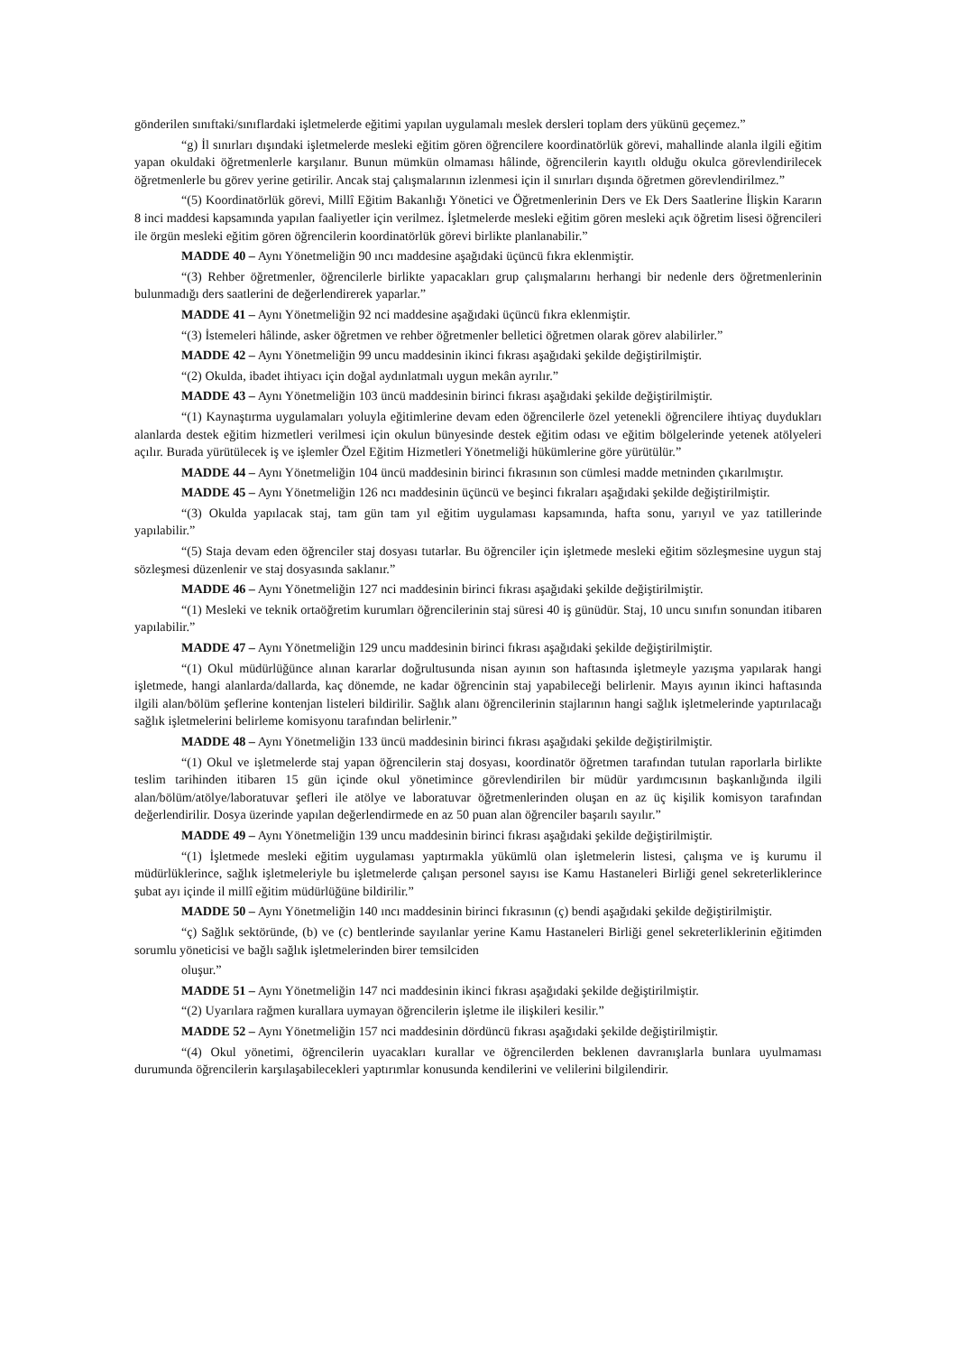gönderilen sınıftaki/sınıflardaki işletmelerde eğitimi yapılan uygulamalı meslek dersleri toplam ders yükünü geçemez.”
“g) İl sınırları dışındaki işletmelerde mesleki eğitim gören öğrencilere koordinatörlük görevi, mahallinde alanla ilgili eğitim yapan okuldaki öğretmenlerle karşılanır. Bunun mümkün olmaması hâlinde, öğrencilerin kayıtlı olduğu okulca görevlendirilecek öğretmenlerle bu görev yerine getirilir. Ancak staj çalışmalarının izlenmesi için il sınırları dışında öğretmen görevlendirilmez.”
“(5) Koordinatörlük görevi, Millî Eğitim Bakanlığı Yönetici ve Öğretmenlerinin Ders ve Ek Ders Saatlerine İlişkin Kararın 8 inci maddesi kapsamında yapılan faaliyetler için verilmez. İşletmelerde mesleki eğitim gören mesleki açık öğretim lisesi öğrencileri ile örgün mesleki eğitim gören öğrencilerin koordinatörlük görevi birlikte planlanabilir.”
MADDE 40 – Aynı Yönetmeliğin 90 ıncı maddesine aşağıdaki üçüncü fıkra eklenmiştir.
“(3) Rehber öğretmenler, öğrencilerle birlikte yapacakları grup çalışmalarını herhangi bir nedenle ders öğretmenlerinin bulunmadığı ders saatlerini de değerlendirerek yaparlar.”
MADDE 41 – Aynı Yönetmeliğin 92 nci maddesine aşağıdaki üçüncü fıkra eklenmiştir.
“(3) İstemeleri hâlinde, asker öğretmen ve rehber öğretmenler belletici öğretmen olarak görev alabilirler.”
MADDE 42 – Aynı Yönetmeliğin 99 uncu maddesinin ikinci fıkrası aşağıdaki şekilde değiştirilmiştir.
“(2) Okulda, ibadet ihtiyacı için doğal aydınlatmalı uygun mekân ayrılır.”
MADDE 43 – Aynı Yönetmeliğin 103 üncü maddesinin birinci fıkrası aşağıdaki şekilde değiştirilmiştir.
“(1) Kaynaştırma uygulamaları yoluyla eğitimlerine devam eden öğrencilerle özel yetenekli öğrencilere ihtiyaç duydukları alanlarda destek eğitim hizmetleri verilmesi için okulun bünyesinde destek eğitim odası ve eğitim bölgelerinde yetenek atölyeleri açılır. Burada yürütülecek iş ve işlemler Özel Eğitim Hizmetleri Yönetmeliği hükümlerine göre yürütülür.”
MADDE 44 – Aynı Yönetmeliğin 104 üncü maddesinin birinci fıkrasının son cümlesi madde metninden çıkarılmıştır.
MADDE 45 – Aynı Yönetmeliğin 126 ncı maddesinin üçüncü ve beşinci fıkraları aşağıdaki şekilde değiştirilmiştir.
“(3) Okulda yapılacak staj, tam gün tam yıl eğitim uygulaması kapsamında, hafta sonu, yarıyıl ve yaz tatillerinde yapılabilir.”
“(5) Staja devam eden öğrenciler staj dosyası tutarlar. Bu öğrenciler için işletmede mesleki eğitim sözleşmesine uygun staj sözleşmesi düzenlenir ve staj dosyasında saklanır.”
MADDE 46 – Aynı Yönetmeliğin 127 nci maddesinin birinci fıkrası aşağıdaki şekilde değiştirilmiştir.
“(1) Mesleki ve teknik ortaöğretim kurumları öğrencilerinin staj süresi 40 iş günüdür. Staj, 10 uncu sınıfın sonundan itibaren yapılabilir.”
MADDE 47 – Aynı Yönetmeliğin 129 uncu maddesinin birinci fıkrası aşağıdaki şekilde değiştirilmiştir.
“(1) Okul müdürlüğünce alınan kararlar doğrultusunda nisan ayının son haftasında işletmeyle yazışma yapılarak hangi işletmede, hangi alanlarda/dallarda, kaç dönemde, ne kadar öğrencinin staj yapabileceği belirlenir. Mayıs ayının ikinci haftasında ilgili alan/bölüm şeflerine kontenjan listeleri bildirilir. Sağlık alanı öğrencilerinin stajlarının hangi sağlık işletmelerinde yaptırılacağı sağlık işletmelerini belirleme komisyonu tarafından belirlenir.”
MADDE 48 – Aynı Yönetmeliğin 133 üncü maddesinin birinci fıkrası aşağıdaki şekilde değiştirilmiştir.
“(1) Okul ve işletmelerde staj yapan öğrencilerin staj dosyası, koordinatör öğretmen tarafından tutulan raporlarla birlikte teslim tarihinden itibaren 15 gün içinde okul yönetimince görevlendirilen bir müdür yardımcısının başkanlığında ilgili alan/bölüm/atölye/laboratuvar şefleri ile atölye ve laboratuvar öğretmenlerinden oluşan en az üç kişilik komisyon tarafından değerlendirilir. Dosya üzerinde yapılan değerlendirmede en az 50 puan alan öğrenciler başarılı sayılır.”
MADDE 49 – Aynı Yönetmeliğin 139 uncu maddesinin birinci fıkrası aşağıdaki şekilde değiştirilmiştir.
“(1) İşletmede mesleki eğitim uygulaması yaptırmakla yükümlü olan işletmelerin listesi, çalışma ve iş kurumu il müdürlüklerince, sağlık işletmeleriyle bu işletmelerde çalışan personel sayısı ise Kamu Hastaneleri Birliği genel sekreterliklerince şubat ayı içinde il millî eğitim müdürlüğüne bildirilir.”
MADDE 50 – Aynı Yönetmeliğin 140 ıncı maddesinin birinci fıkrasının (ç) bendi aşağıdaki şekilde değiştirilmiştir.
“ç) Sağlık sektöründe, (b) ve (c) bentlerinde sayılanlar yerine Kamu Hastaneleri Birliği genel sekreterliklerinin eğitimden sorumlu yöneticisi ve bağlı sağlık işletmelerinden birer temsilciden
oluşur.”
MADDE 51 – Aynı Yönetmeliğin 147 nci maddesinin ikinci fıkrası aşağıdaki şekilde değiştirilmiştir.
“(2) Uyarılara rağmen kurallara uymayan öğrencilerin işletme ile ilişkileri kesilir.”
MADDE 52 – Aynı Yönetmeliğin 157 nci maddesinin dördüncü fıkrası aşağıdaki şekilde değiştirilmiştir.
“(4) Okul yönetimi, öğrencilerin uyacakları kurallar ve öğrencilerden beklenen davranışlarla bunlara uyulmaması durumunda öğrencilerin karşılaşabilecekleri yaptırımlar konusunda kendilerini ve velilerini bilgilendirir.